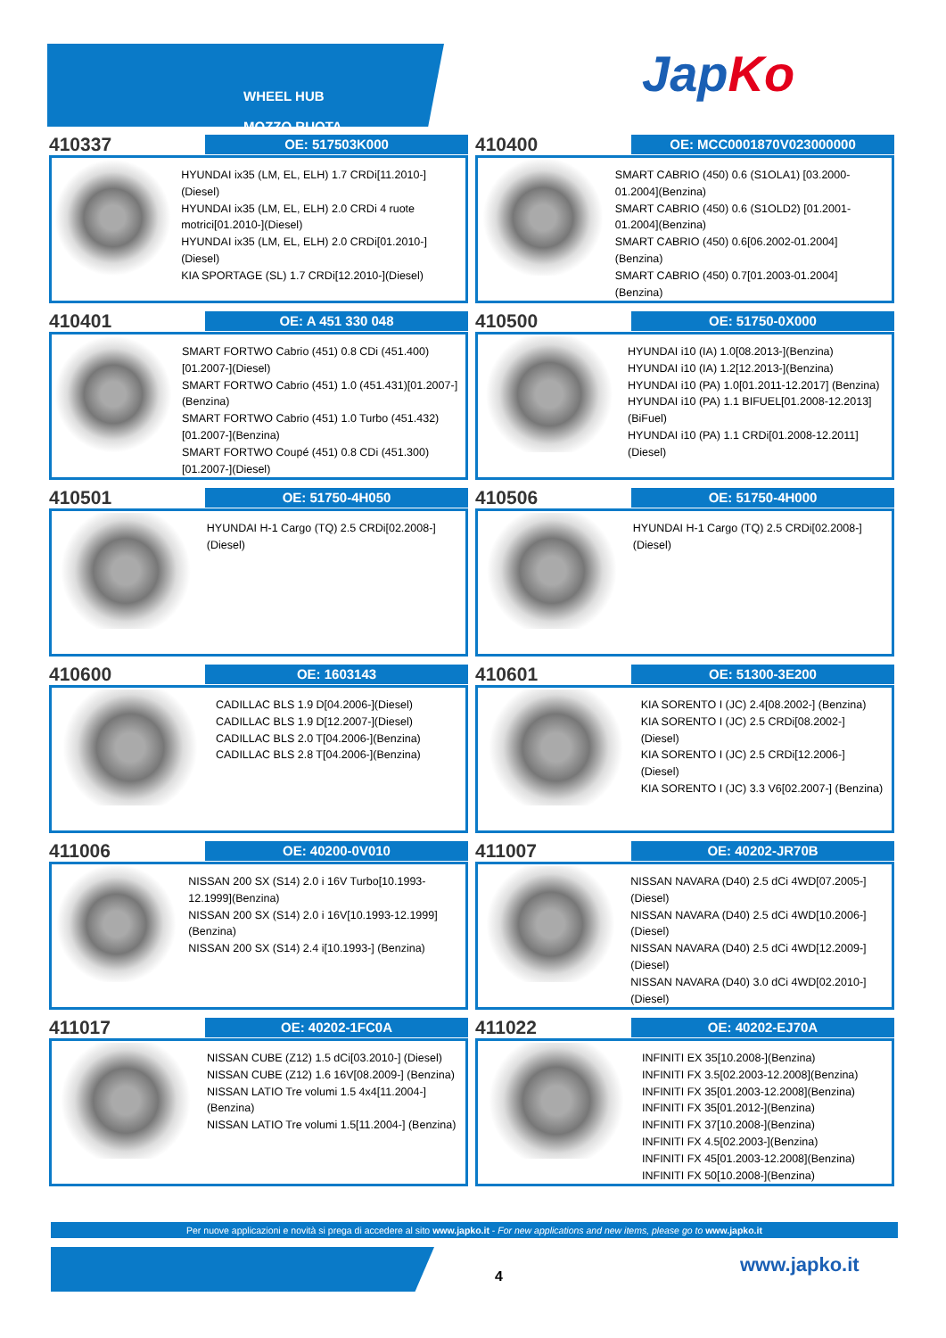WHEEL HUB
MOZZO RUOTA
JapKo
410337
OE: 517503K000
HYUNDAI ix35 (LM, EL, ELH) 1.7 CRDi[11.2010-](Diesel)
HYUNDAI ix35 (LM, EL, ELH) 2.0 CRDi 4 ruote motrici[01.2010-](Diesel)
HYUNDAI ix35 (LM, EL, ELH) 2.0 CRDi[01.2010-](Diesel)
KIA SPORTAGE (SL) 1.7 CRDi[12.2010-](Diesel)
410400
OE: MCC0001870V023000000
SMART CABRIO (450) 0.6 (S1OLA1) [03.2000-01.2004](Benzina)
SMART CABRIO (450) 0.6 (S1OLD2) [01.2001-01.2004](Benzina)
SMART CABRIO (450) 0.6[06.2002-01.2004](Benzina)
SMART CABRIO (450) 0.7[01.2003-01.2004](Benzina)
410401
OE: A 451 330 048
SMART FORTWO Cabrio (451) 0.8 CDi (451.400)[01.2007-](Diesel)
SMART FORTWO Cabrio (451) 1.0 (451.431)[01.2007-](Benzina)
SMART FORTWO Cabrio (451) 1.0 Turbo (451.432)[01.2007-](Benzina)
SMART FORTWO Coupé (451) 0.8 CDi (451.300)[01.2007-](Diesel)
410500
OE: 51750-0X000
HYUNDAI i10 (IA) 1.0[08.2013-](Benzina)
HYUNDAI i10 (IA) 1.2[12.2013-](Benzina)
HYUNDAI i10 (PA) 1.0[01.2011-12.2017] (Benzina)
HYUNDAI i10 (PA) 1.1 BIFUEL[01.2008-12.2013](BiFuel)
HYUNDAI i10 (PA) 1.1 CRDi[01.2008-12.2011](Diesel)
410501
OE: 51750-4H050
HYUNDAI H-1 Cargo (TQ) 2.5 CRDi[02.2008-](Diesel)
410506
OE: 51750-4H000
HYUNDAI H-1 Cargo (TQ) 2.5 CRDi[02.2008-](Diesel)
410600
OE: 1603143
CADILLAC BLS 1.9 D[04.2006-](Diesel)
CADILLAC BLS 1.9 D[12.2007-](Diesel)
CADILLAC BLS 2.0 T[04.2006-](Benzina)
CADILLAC BLS 2.8 T[04.2006-](Benzina)
410601
OE: 51300-3E200
KIA SORENTO I (JC) 2.4[08.2002-] (Benzina)
KIA SORENTO I (JC) 2.5 CRDi[08.2002-] (Diesel)
KIA SORENTO I (JC) 2.5 CRDi[12.2006-] (Diesel)
KIA SORENTO I (JC) 3.3 V6[02.2007-] (Benzina)
411006
OE: 40200-0V010
NISSAN 200 SX (S14) 2.0 i 16V Turbo[10.1993-12.1999](Benzina)
NISSAN 200 SX (S14) 2.0 i 16V[10.1993-12.1999](Benzina)
NISSAN 200 SX (S14) 2.4 i[10.1993-] (Benzina)
411007
OE: 40202-JR70B
NISSAN NAVARA (D40) 2.5 dCi 4WD[07.2005-](Diesel)
NISSAN NAVARA (D40) 2.5 dCi 4WD[10.2006-](Diesel)
NISSAN NAVARA (D40) 2.5 dCi 4WD[12.2009-](Diesel)
NISSAN NAVARA (D40) 3.0 dCi 4WD[02.2010-](Diesel)
411017
OE: 40202-1FC0A
NISSAN CUBE (Z12) 1.5 dCi[03.2010-] (Diesel)
NISSAN CUBE (Z12) 1.6 16V[08.2009-] (Benzina)
NISSAN LATIO Tre volumi 1.5 4x4[11.2004-](Benzina)
NISSAN LATIO Tre volumi 1.5[11.2004-] (Benzina)
411022
OE: 40202-EJ70A
INFINITI EX 35[10.2008-](Benzina)
INFINITI FX 3.5[02.2003-12.2008](Benzina)
INFINITI FX 35[01.2003-12.2008](Benzina)
INFINITI FX 35[01.2012-](Benzina)
INFINITI FX 37[10.2008-](Benzina)
INFINITI FX 4.5[02.2003-](Benzina)
INFINITI FX 45[01.2003-12.2008](Benzina)
INFINITI FX 50[10.2008-](Benzina)
Per nuove applicazioni e novità si prega di accedere al sito www.japko.it - For new applications and new items, please go to www.japko.it
4
www.japko.it